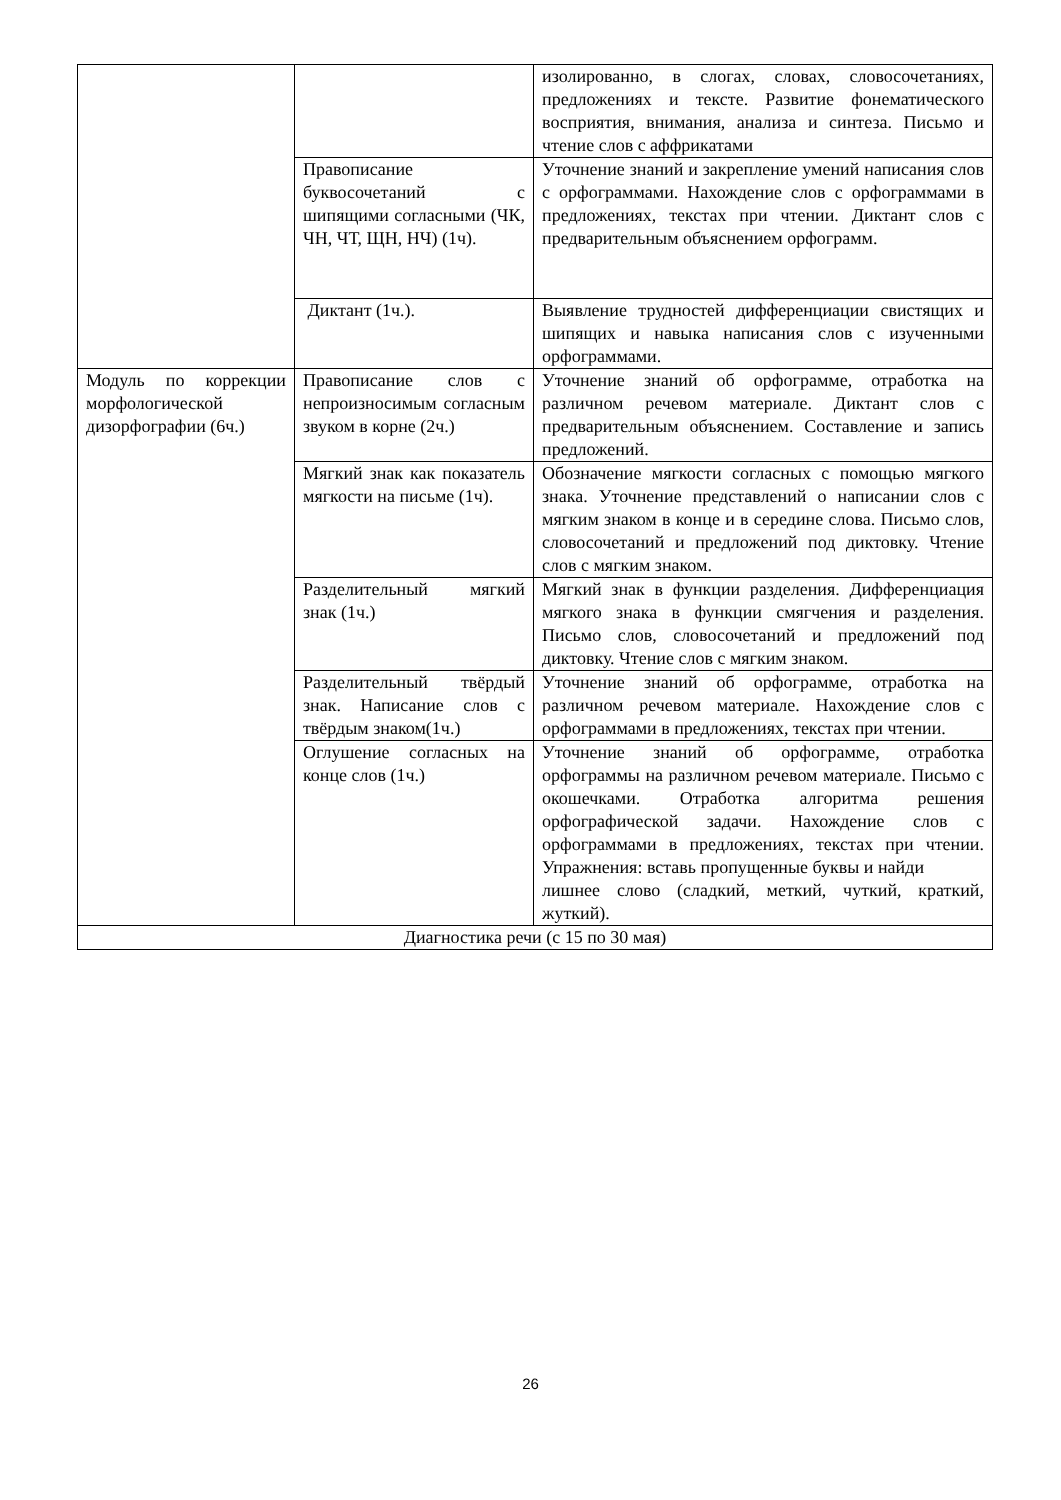| | | изолированно, в слогах, словах, словосочетаниях, предложениях и тексте. Развитие фонематического восприятия, внимания, анализа и синтеза. Письмо и чтение слов с аффрикатами |
| | Правописание буквосочетаний с шипящими согласными (ЧК, ЧН, ЧТ, ЩН, НЧ) (1ч). | Уточнение знаний и закрепление умений написания слов с орфограммами. Нахождение слов с орфограммами в предложениях, текстах при чтении. Диктант слов с предварительным объяснением орфограмм. |
| | Диктант (1ч.). | Выявление трудностей дифференциации свистящих и шипящих и навыка написания слов с изученными орфограммами. |
| Модуль по коррекции морфологической дизорфографии (6ч.) | Правописание слов с непроизносимым согласным звуком в корне (2ч.) | Уточнение знаний об орфограмме, отработка на различном речевом материале. Диктант слов с предварительным объяснением. Составление и запись предложений. |
| | Мягкий знак как показатель мягкости на письме (1ч). | Обозначение мягкости согласных с помощью мягкого знака. Уточнение представлений о написании слов с мягким знаком в конце и в середине слова. Письмо слов, словосочетаний и предложений под диктовку. Чтение слов с мягким знаком. |
| | Разделительный мягкий знак (1ч.) | Мягкий знак в функции разделения. Дифференциация мягкого знака в функции смягчения и разделения. Письмо слов, словосочетаний и предложений под диктовку. Чтение слов с мягким знаком. |
| | Разделительный твёрдый знак. Написание слов с твёрдым знаком(1ч.) | Уточнение знаний об орфограмме, отработка на различном речевом материале. Нахождение слов с орфограммами в предложениях, текстах при чтении. |
| | Оглушение согласных на конце слов (1ч.) | Уточнение знаний об орфограмме, отработка орфограммы на различном речевом материале. Письмо с окошечками. Отработка алгоритма решения орфографической задачи. Нахождение слов с орфограммами в предложениях, текстах при чтении. Упражнения: вставь пропущенные буквы и найди лишнее слово (сладкий, меткий, чуткий, краткий, жуткий). |
| Диагностика речи (с 15 по 30 мая) | | |
26